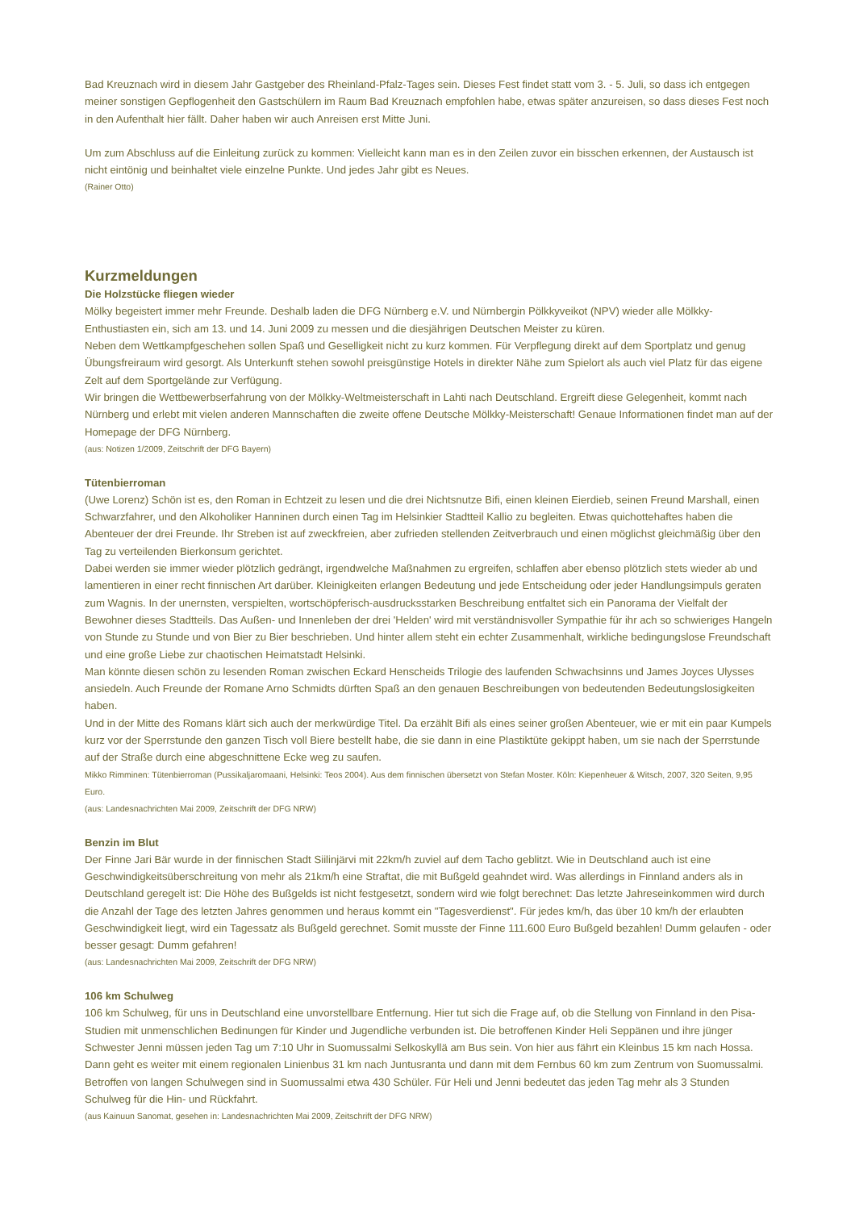Bad Kreuznach wird in diesem Jahr Gastgeber des Rheinland-Pfalz-Tages sein. Dieses Fest findet statt vom 3. - 5. Juli, so dass ich entgegen meiner sonstigen Gepflogenheit den Gastschülern im Raum Bad Kreuznach empfohlen habe, etwas später anzureisen, so dass dieses Fest noch in den Aufenthalt hier fällt. Daher haben wir auch Anreisen erst Mitte Juni.
Um zum Abschluss auf die Einleitung zurück zu kommen: Vielleicht kann man es in den Zeilen zuvor ein bisschen erkennen, der Austausch ist nicht eintönig und beinhaltet viele einzelne Punkte. Und jedes Jahr gibt es Neues.
(Rainer Otto)
Kurzmeldungen
Die Holzstücke fliegen wieder
Mölky begeistert immer mehr Freunde. Deshalb laden die DFG Nürnberg e.V. und Nürnbergin Pölkkyveikot (NPV) wieder alle Mölkky-Enthustiasten ein, sich am 13. und 14. Juni 2009 zu messen und die diesjährigen Deutschen Meister zu küren.
Neben dem Wettkampfgeschehen sollen Spaß und Geselligkeit nicht zu kurz kommen. Für Verpflegung direkt auf dem Sportplatz und genug Übungsfreiraum wird gesorgt. Als Unterkunft stehen sowohl preisgünstige Hotels in direkter Nähe zum Spielort als auch viel Platz für das eigene Zelt auf dem Sportgelände zur Verfügung.
Wir bringen die Wettbewerbserfahrung von der Mölkky-Weltmeisterschaft in Lahti nach Deutschland. Ergreift diese Gelegenheit, kommt nach Nürnberg und erlebt mit vielen anderen Mannschaften die zweite offene Deutsche Mölkky-Meisterschaft! Genaue Informationen findet man auf der Homepage der DFG Nürnberg.
(aus: Notizen 1/2009, Zeitschrift der DFG Bayern)
Tütenbierroman
(Uwe Lorenz) Schön ist es, den Roman in Echtzeit zu lesen und die drei Nichtsnutze Bifi, einen kleinen Eierdieb, seinen Freund Marshall, einen Schwarzfahrer, und den Alkoholiker Hanninen durch einen Tag im Helsinkier Stadtteil Kallio zu begleiten. Etwas quichottehaftes haben die Abenteuer der drei Freunde. Ihr Streben ist auf zweckfreien, aber zufrieden stellenden Zeitverbrauch und einen möglichst gleichmäßig über den Tag zu verteilenden Bierkonsum gerichtet.
Dabei werden sie immer wieder plötzlich gedrängt, irgendwelche Maßnahmen zu ergreifen, schlaffen aber ebenso plötzlich stets wieder ab und lamentieren in einer recht finnischen Art darüber. Kleinigkeiten erlangen Bedeutung und jede Entscheidung oder jeder Handlungsimpuls geraten zum Wagnis. In der unernsten, verspielten, wortschöpferisch-ausdrucksstarken Beschreibung entfaltet sich ein Panorama der Vielfalt der Bewohner dieses Stadtteils. Das Außen- und Innenleben der drei 'Helden' wird mit verständnisvoller Sympathie für ihr ach so schwieriges Hangeln von Stunde zu Stunde und von Bier zu Bier beschrieben. Und hinter allem steht ein echter Zusammenhalt, wirkliche bedingungslose Freundschaft und eine große Liebe zur chaotischen Heimatstadt Helsinki.
Man könnte diesen schön zu lesenden Roman zwischen Eckard Henscheids Trilogie des laufenden Schwachsinns und James Joyces Ulysses ansiedeln. Auch Freunde der Romane Arno Schmidts dürften Spaß an den genauen Beschreibungen von bedeutenden Bedeutungslosigkeiten haben.
Und in der Mitte des Romans klärt sich auch der merkwürdige Titel. Da erzählt Bifi als eines seiner großen Abenteuer, wie er mit ein paar Kumpels kurz vor der Sperrstunde den ganzen Tisch voll Biere bestellt habe, die sie dann in eine Plastiktüte gekippt haben, um sie nach der Sperrstunde auf der Straße durch eine abgeschnittene Ecke weg zu saufen.
Mikko Rimminen: Tütenbierroman (Pussikaljaromaani, Helsinki: Teos 2004). Aus dem finnischen übersetzt von Stefan Moster. Köln: Kiepenheuer & Witsch, 2007, 320 Seiten, 9,95 Euro.
(aus: Landesnachrichten Mai 2009, Zeitschrift der DFG NRW)
Benzin im Blut
Der Finne Jari Bär wurde in der finnischen Stadt Siilinjärvi mit 22km/h zuviel auf dem Tacho geblitzt. Wie in Deutschland auch ist eine Geschwindigkeitsüberschreitung von mehr als 21km/h eine Straftat, die mit Bußgeld geahndet wird. Was allerdings in Finnland anders als in Deutschland geregelt ist: Die Höhe des Bußgelds ist nicht festgesetzt, sondern wird wie folgt berechnet: Das letzte Jahreseinkommen wird durch die Anzahl der Tage des letzten Jahres genommen und heraus kommt ein "Tagesverdienst". Für jedes km/h, das über 10 km/h der erlaubten Geschwindigkeit liegt, wird ein Tagessatz als Bußgeld gerechnet. Somit musste der Finne 111.600 Euro Bußgeld bezahlen! Dumm gelaufen - oder besser gesagt: Dumm gefahren!
(aus: Landesnachrichten Mai 2009, Zeitschrift der DFG NRW)
106 km Schulweg
106 km Schulweg, für uns in Deutschland eine unvorstellbare Entfernung. Hier tut sich die Frage auf, ob die Stellung von Finnland in den Pisa-Studien mit unmenschlichen Bedinungen für Kinder und Jugendliche verbunden ist. Die betroffenen Kinder Heli Seppänen und ihre jünger Schwester Jenni müssen jeden Tag um 7:10 Uhr in Suomussalmi Selkoskyllä am Bus sein. Von hier aus fährt ein Kleinbus 15 km nach Hossa. Dann geht es weiter mit einem regionalen Linienbus 31 km nach Juntusranta und dann mit dem Fernbus 60 km zum Zentrum von Suomussalmi. Betroffen von langen Schulwegen sind in Suomussalmi etwa 430 Schüler. Für Heli und Jenni bedeutet das jeden Tag mehr als 3 Stunden Schulweg für die Hin- und Rückfahrt.
(aus Kainuun Sanomat, gesehen in: Landesnachrichten Mai 2009, Zeitschrift der DFG NRW)